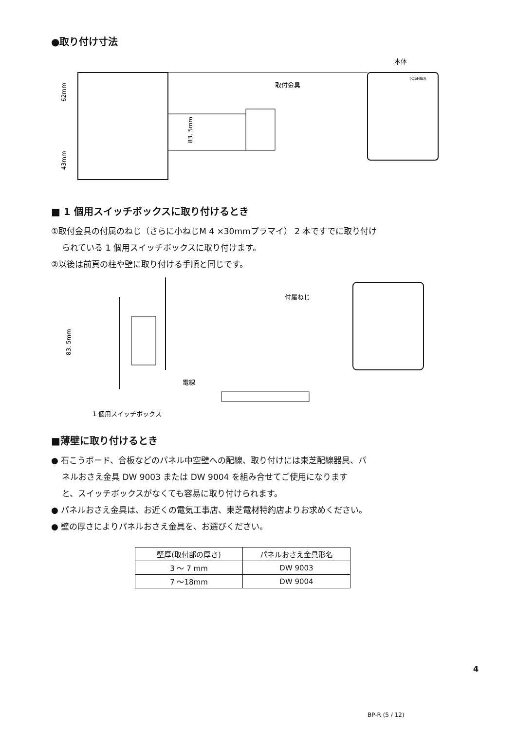●取り付け寸法
本体
62mm
43mm
83. 5mm
取付金具
TOSHIBA
■ 1 個用スイッチボックスに取り付けるとき
①取付金具の付属のねじ（さらに小ねじM 4 ×30mmプラマイ） 2 本ですでに取り付け
られている 1 個用スイッチボックスに取り付けます。
②以後は前頁の柱や壁に取り付ける手順と同じです。
83. 5mm
付属ねじ
電線
1 個用スイッチボックス
■薄壁に取り付けるとき
● 石こうボード、合板などのパネル中空壁への配線、取り付けには東芝配線器具、パ
ネルおさえ金具 DW 9003 または DW 9004 を組み合せてご使用になります
と、スイッチボックスがなくても容易に取り付けられます。
● パネルおさえ金具は、お近くの電気工事店、東芝電材特約店よりお求めください。
● 壁の厚さによりパネルおさえ金具を、お選びください。
| 壁厚(取付部の厚さ) | パネルおさえ金具形名 |
| --- | --- |
| 3 ～ 7 mm | DW 9003 |
| 7 ～18mm | DW 9004 |
4
BP-R (5 / 12)